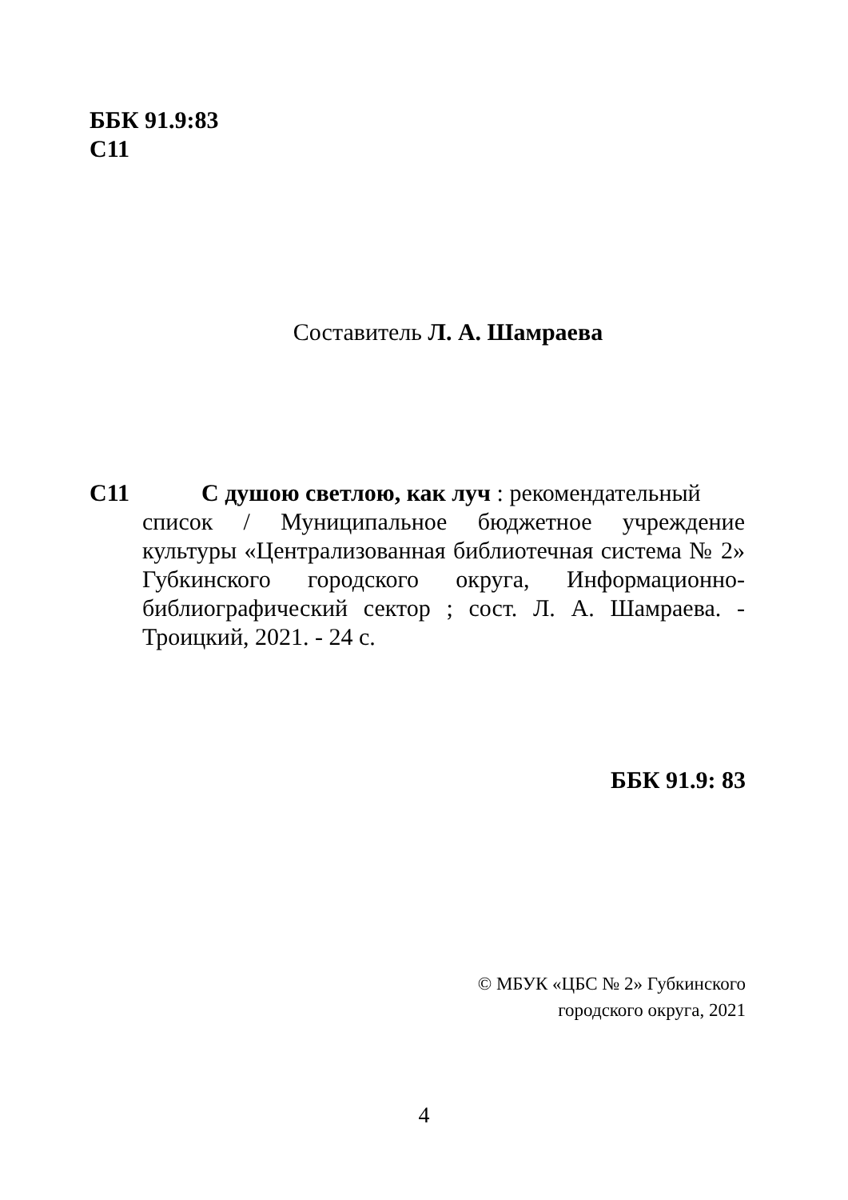ББК 91.9:83
С11
Составитель Л. А. Шамраева
С11 С душою светлою, как луч : рекомендательный
список / Муниципальное бюджетное учреждение культуры «Централизованная библиотечная система № 2» Губкинского городского округа, Информационно-библиографический сектор ; сост. Л. А. Шамраева. - Троицкий, 2021. - 24 с.
ББК 91.9: 83
© МБУК «ЦБС № 2» Губкинского
городского округа, 2021
4